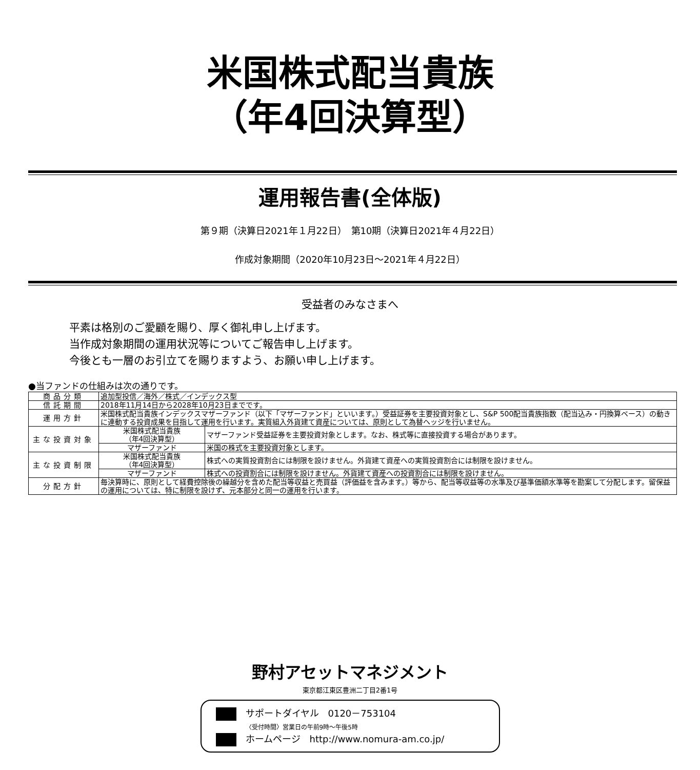米国株式配当貴族
（年4回決算型）
運用報告書(全体版)
第９期（決算日2021年１月22日）　第10期（決算日2021年４月22日）
作成対象期間（2020年10月23日～2021年４月22日）
受益者のみなさまへ
平素は格別のご愛顧を賜り、厚く御礼申し上げます。
当作成対象期間の運用状況等についてご報告申し上げます。
今後とも一層のお引立てを賜りますよう、お願い申し上げます。
●当ファンドの仕組みは次の通りです。
| 商品分類 | 追加型投信／海外／株式／インデックス型 | |
| 信託期間 | 2018年11月14日から2028年10月23日までです。 | |
| 運用方針 | 米国株式配当貴族インデックスマザーファンド（以下「マザーファンド」といいます。）受益証券を主要投資対象とし、S&P 500配当貴族指数（配当込み・円換算ベース）の動きに連動する投資成果を目指して運用を行います。実質組入外貨建て資産については、原則として為替ヘッジを行いません。 | |
| 主な投資対象 | 米国株式配当貴族 （年4回決算型） | マザーファンド受益証券を主要投資対象とします。なお、株式等に直接投資する場合があります。 |
| | マザーファンド | 米国の株式を主要投資対象とします。 |
| 主な投資制限 | 米国株式配当貴族 （年4回決算型） | 株式への実質投資割合には制限を設けません。外貨建て資産への実質投資割合には制限を設けません。 |
| | マザーファンド | 株式への投資割合には制限を設けません。外貨建て資産への投資割合には制限を設けません。 |
| 分配方針 | 毎決算時に、原則として経費控除後の繰越分を含めた配当等収益と売買益（評価益を含みます。）等から、配当等収益等の水準及び基準価額水準等を勘案して分配します。留保益の運用については、特に制限を設けず、元本部分と同一の運用を行います。 | |
野村アセットマネジメント
東京都江東区豊洲二丁目2番1号
サポートダイヤル　0120－753104
〈受付時間〉営業日の午前9時～午後5時
ホームページ　http://www.nomura-am.co.jp/